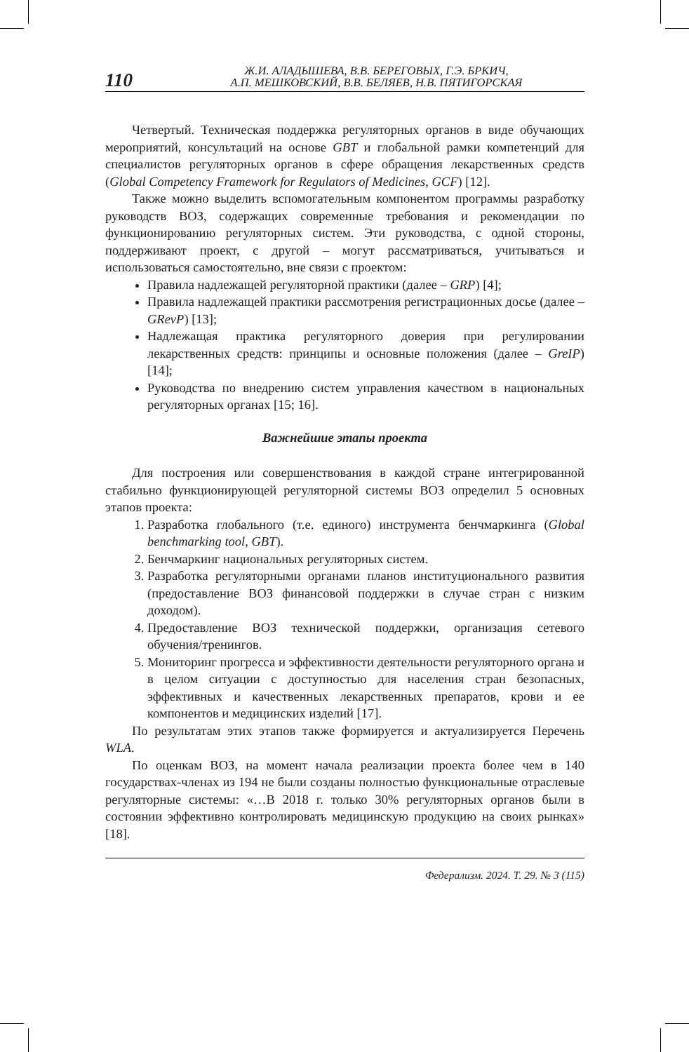110
Ж.И. АЛАДЫШЕВА, В.В. БЕРЕГОВЫХ, Г.Э. БРКИЧ,
А.П. МЕШКОВСКИЙ, В.В. БЕЛЯЕВ, Н.В. ПЯТИГОРСКАЯ
Четвертый. Техническая поддержка регуляторных органов в виде обучающих мероприятий, консультаций на основе GBT и глобальной рамки компетенций для специалистов регуляторных органов в сфере обращения лекарственных средств (Global Competency Framework for Regulators of Medicines, GCF) [12].
Также можно выделить вспомогательным компонентом программы разработку руководств ВОЗ, содержащих современные требования и рекомендации по функционированию регуляторных систем. Эти руководства, с одной стороны, поддерживают проект, с другой – могут рассматриваться, учитываться и использоваться самостоятельно, вне связи с проектом:
Правила надлежащей регуляторной практики (далее – GRP) [4];
Правила надлежащей практики рассмотрения регистрационных досье (далее – GRevP) [13];
Надлежащая практика регуляторного доверия при регулировании лекарственных средств: принципы и основные положения (далее – GreIP) [14];
Руководства по внедрению систем управления качеством в национальных регуляторных органах [15; 16].
Важнейшие этапы проекта
Для построения или совершенствования в каждой стране интегрированной стабильно функционирующей регуляторной системы ВОЗ определил 5 основных этапов проекта:
1. Разработка глобального (т.е. единого) инструмента бенчмаркинга (Global benchmarking tool, GBT).
2. Бенчмаркинг национальных регуляторных систем.
3. Разработка регуляторными органами планов институционального развития (предоставление ВОЗ финансовой поддержки в случае стран с низким доходом).
4. Предоставление ВОЗ технической поддержки, организация сетевого обучения/тренингов.
5. Мониторинг прогресса и эффективности деятельности регуляторного органа и в целом ситуации с доступностью для населения стран безопасных, эффективных и качественных лекарственных препаратов, крови и ее компонентов и медицинских изделий [17].
По результатам этих этапов также формируется и актуализируется Перечень WLA.
По оценкам ВОЗ, на момент начала реализации проекта более чем в 140 государствах-членах из 194 не были созданы полностью функциональные отраслевые регуляторные системы: «…В 2018 г. только 30% регуляторных органов были в состоянии эффективно контролировать медицинскую продукцию на своих рынках» [18].
Федерализм. 2024. Т. 29. № 3 (115)